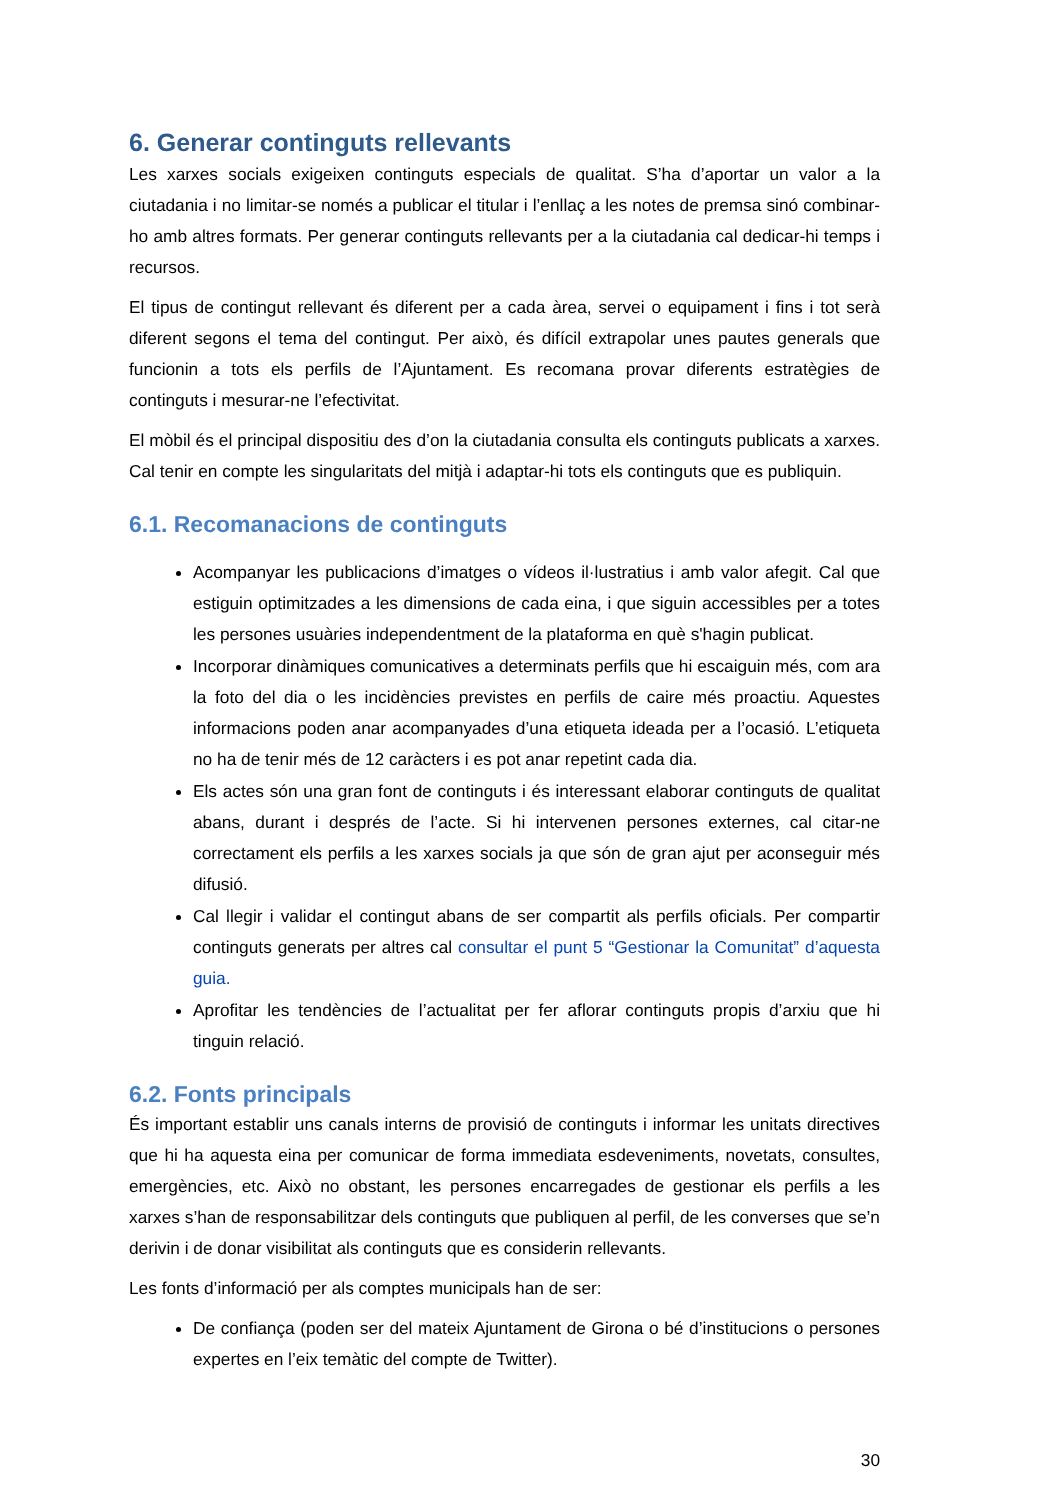6. Generar continguts rellevants
Les xarxes socials exigeixen continguts especials de qualitat. S’ha d’aportar un valor a la ciutadania i no limitar-se només a publicar el titular i l’enllaç a les notes de premsa sinó combinar-ho amb altres formats. Per generar continguts rellevants per a la ciutadania cal dedicar-hi temps i recursos.
El tipus de contingut rellevant és diferent per a cada àrea, servei o equipament i fins i tot serà diferent segons el tema del contingut. Per això, és difícil extrapolar unes pautes generals que funcionin a tots els perfils de l’Ajuntament. Es recomana provar diferents estratègies de continguts i mesurar-ne l’efectivitat.
El mòbil és el principal dispositiu des d’on la ciutadania consulta els continguts publicats a xarxes. Cal tenir en compte les singularitats del mitjà i adaptar-hi tots els continguts que es publiquin.
6.1. Recomanacions de continguts
Acompanyar les publicacions d’imatges o vídeos il·lustratius i amb valor afegit. Cal que estiguin optimitzades a les dimensions de cada eina, i que siguin accessibles per a totes les persones usuàries independentment de la plataforma en què s'hagin publicat.
Incorporar dinàmiques comunicatives a determinats perfils que hi escaiguin més, com ara la foto del dia o les incidències previstes en perfils de caire més proactiu. Aquestes informacions poden anar acompanyades d’una etiqueta ideada per a l’ocasió. L’etiqueta no ha de tenir més de 12 caràcters i es pot anar repetint cada dia.
Els actes són una gran font de continguts i és interessant elaborar continguts de qualitat abans, durant i després de l’acte. Si hi intervenen persones externes, cal citar-ne correctament els perfils a les xarxes socials ja que són de gran ajut per aconseguir més difusió.
Cal llegir i validar el contingut abans de ser compartit als perfils oficials. Per compartir continguts generats per altres cal consultar el punt 5 “Gestionar la Comunitat” d’aquesta guia.
Aprofitar les tendències de l’actualitat per fer aflorar continguts propis d’arxiu que hi tinguin relació.
6.2. Fonts principals
És important establir uns canals interns de provisió de continguts i informar les unitats directives que hi ha aquesta eina per comunicar de forma immediata esdeveniments, novetats, consultes, emergències, etc. Això no obstant, les persones encarregades de gestionar els perfils a les xarxes s’han de responsabilitzar dels continguts que publiquen al perfil, de les converses que se’n derivin i de donar visibilitat als continguts que es considerin rellevants.
Les fonts d’informació per als comptes municipals han de ser:
De confiança (poden ser del mateix Ajuntament de Girona o bé d’institucions o persones expertes en l’eix temàtic del compte de Twitter).
30